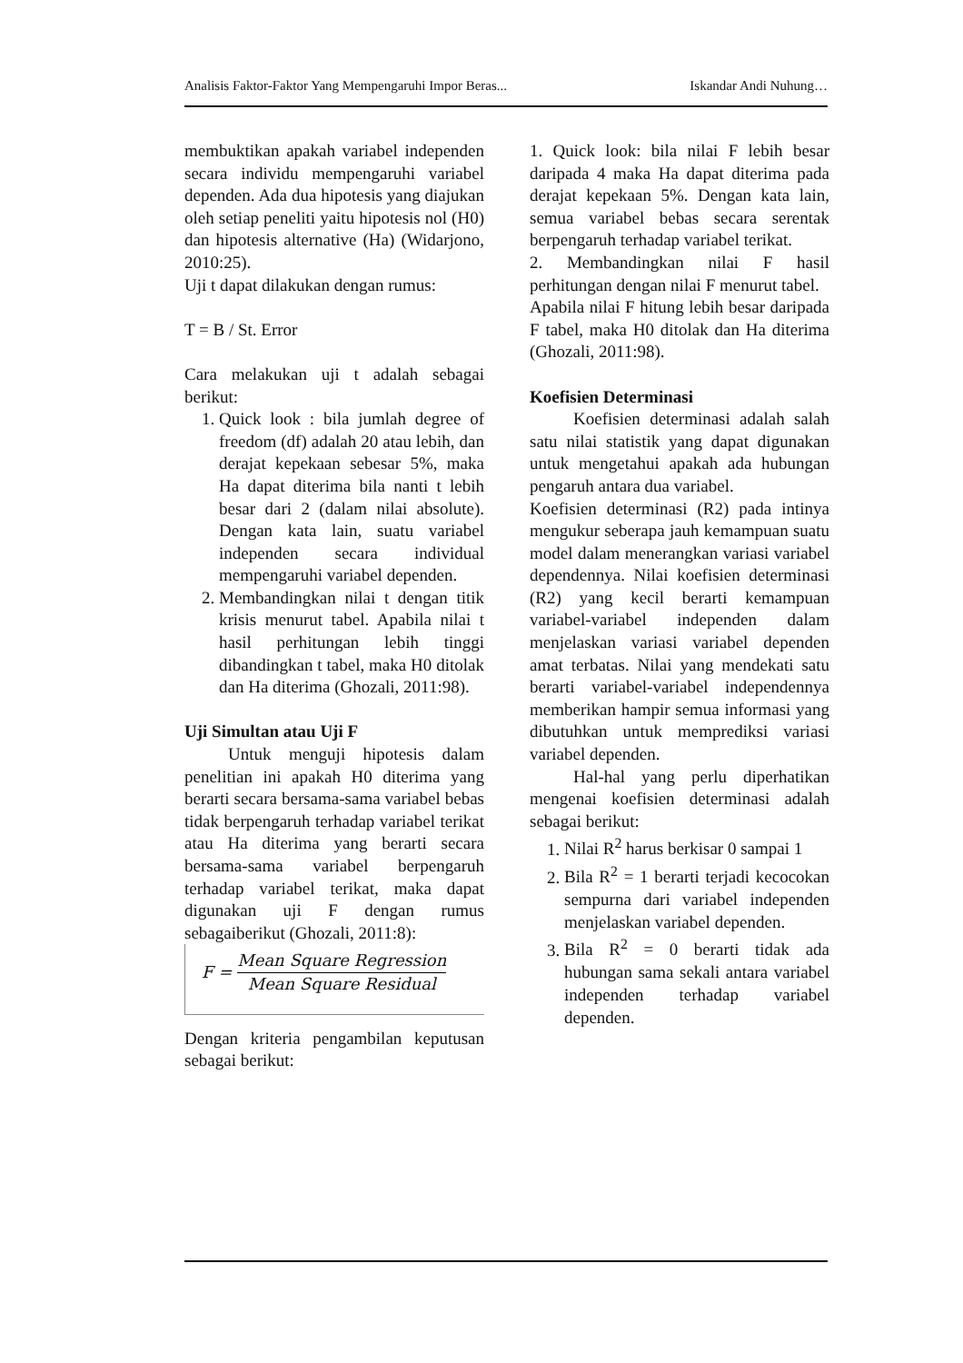Analisis Faktor-Faktor Yang Mempengaruhi Impor Beras... Iskandar Andi Nuhung…
membuktikan apakah variabel independen secara individu mempengaruhi variabel dependen. Ada dua hipotesis yang diajukan oleh setiap peneliti yaitu hipotesis nol (H0) dan hipotesis alternative (Ha) (Widarjono, 2010:25).
Uji t dapat dilakukan dengan rumus:
T = B / St. Error
Cara melakukan uji t adalah sebagai berikut:
1. Quick look : bila jumlah degree of freedom (df) adalah 20 atau lebih, dan derajat kepekaan sebesar 5%, maka Ha dapat diterima bila nanti t lebih besar dari 2 (dalam nilai absolute). Dengan kata lain, suatu variabel independen secara individual mempengaruhi variabel dependen.
2. Membandingkan nilai t dengan titik krisis menurut tabel. Apabila nilai t hasil perhitungan lebih tinggi dibandingkan t tabel, maka H0 ditolak dan Ha diterima (Ghozali, 2011:98).
Uji Simultan atau Uji F
Untuk menguji hipotesis dalam penelitian ini apakah H0 diterima yang berarti secara bersama-sama variabel bebas tidak berpengaruh terhadap variabel terikat atau Ha diterima yang berarti secara bersama-sama variabel berpengaruh terhadap variabel terikat, maka dapat digunakan uji F dengan rumus sebagaiberikut (Ghozali, 2011:8):
F = Mean Square Regression Mean Square Residual
Dengan kriteria pengambilan keputusan sebagai berikut:
1. Quick look: bila nilai F lebih besar daripada 4 maka Ha dapat diterima pada derajat kepekaan 5%. Dengan kata lain, semua variabel bebas secara serentak berpengaruh terhadap variabel terikat.
2. Membandingkan nilai F hasil perhitungan dengan nilai F menurut tabel.
Apabila nilai F hitung lebih besar daripada F tabel, maka H0 ditolak dan Ha diterima (Ghozali, 2011:98).
Koefisien Determinasi
Koefisien determinasi adalah salah satu nilai statistik yang dapat digunakan untuk mengetahui apakah ada hubungan pengaruh antara dua variabel.
Koefisien determinasi (R2) pada intinya mengukur seberapa jauh kemampuan suatu model dalam menerangkan variasi variabel dependennya. Nilai koefisien determinasi (R2) yang kecil berarti kemampuan variabel-variabel independen dalam menjelaskan variasi variabel dependen amat terbatas. Nilai yang mendekati satu berarti variabel-variabel independennya memberikan hampir semua informasi yang dibutuhkan untuk memprediksi variasi variabel dependen.
Hal-hal yang perlu diperhatikan mengenai koefisien determinasi adalah sebagai berikut:
1. Nilai R<sup>2</sup> harus berkisar 0 sampai 1
2. Bila R<sup>2</sup> = 1 berarti terjadi kecocokan sempurna dari variabel independen menjelaskan variabel dependen.
3. Bila R<sup>2</sup> = 0 berarti tidak ada hubungan sama sekali antara variabel independen terhadap variabel dependen.